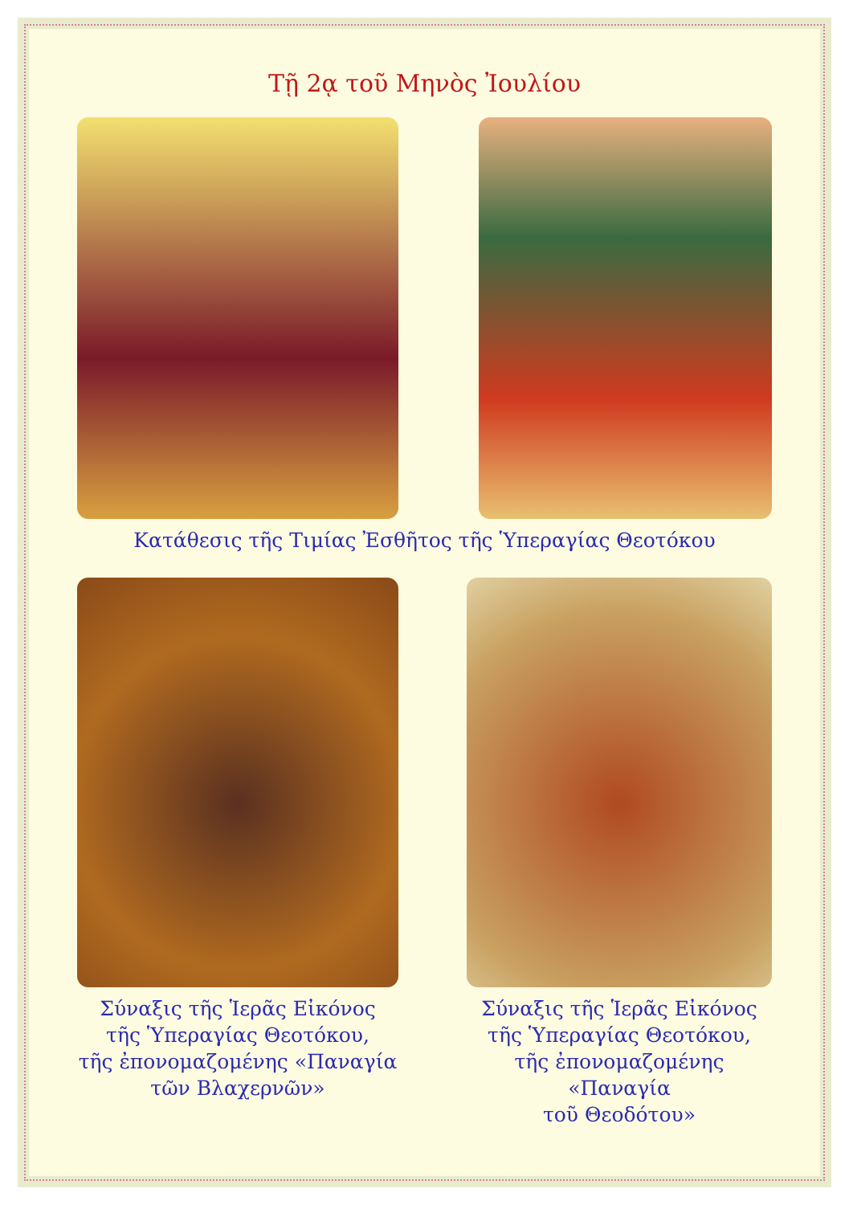Τῇ 2ᾳ τοῦ Μηνὸς Ἰουλίου
Κατάθεσις τῆς Τιμίας Ἐσθῆτος τῆς Ὑπεραγίας Θεοτόκου
Σύναξις τῆς Ἱερᾶς Εἰκόνος
τῆς Ὑπεραγίας Θεοτόκου,
τῆς ἐπονομαζομένης «Παναγία
τῶν Βλαχερνῶν»
Σύναξις τῆς Ἱερᾶς Εἰκόνος
τῆς Ὑπεραγίας Θεοτόκου,
τῆς ἐπονομαζομένης «Παναγία
τοῦ Θεοδότου»